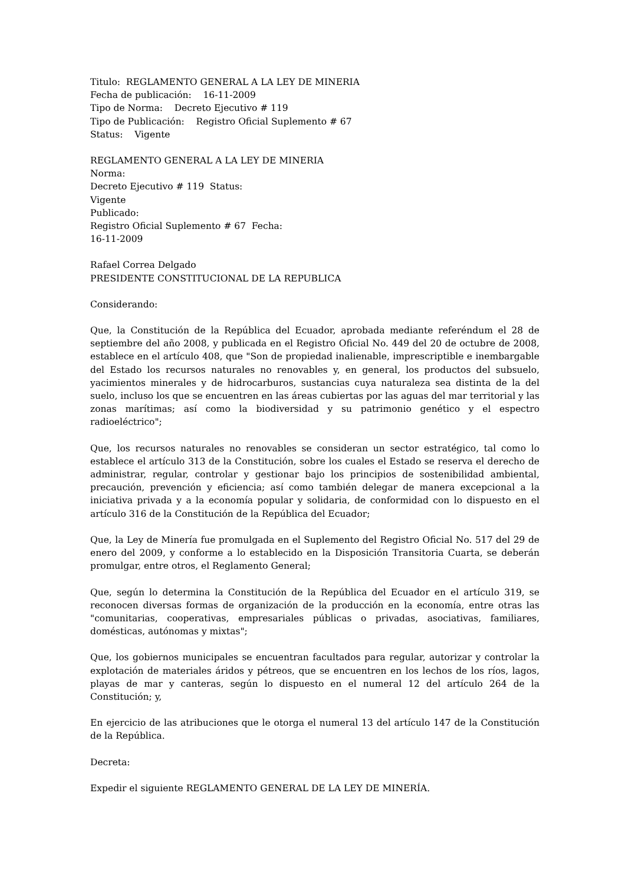Titulo: REGLAMENTO GENERAL A LA LEY DE MINERIA
Fecha de publicación: 16-11-2009
Tipo de Norma: Decreto Ejecutivo # 119
Tipo de Publicación: Registro Oficial Suplemento # 67
Status: Vigente
REGLAMENTO GENERAL A LA LEY DE MINERIA
Norma:
Decreto Ejecutivo # 119 Status:
Vigente
Publicado:
Registro Oficial Suplemento # 67 Fecha:
16-11-2009
Rafael Correa Delgado
PRESIDENTE CONSTITUCIONAL DE LA REPUBLICA
Considerando:
Que, la Constitución de la República del Ecuador, aprobada mediante referéndum el 28 de septiembre del año 2008, y publicada en el Registro Oficial No. 449 del 20 de octubre de 2008, establece en el artículo 408, que "Son de propiedad inalienable, imprescriptible e inembargable del Estado los recursos naturales no renovables y, en general, los productos del subsuelo, yacimientos minerales y de hidrocarburos, sustancias cuya naturaleza sea distinta de la del suelo, incluso los que se encuentren en las áreas cubiertas por las aguas del mar territorial y las zonas marítimas; así como la biodiversidad y su patrimonio genético y el espectro radioeléctrico";
Que, los recursos naturales no renovables se consideran un sector estratégico, tal como lo establece el artículo 313 de la Constitución, sobre los cuales el Estado se reserva el derecho de administrar, regular, controlar y gestionar bajo los principios de sostenibilidad ambiental, precaución, prevención y eficiencia; así como también delegar de manera excepcional a la iniciativa privada y a la economía popular y solidaria, de conformidad con lo dispuesto en el artículo 316 de la Constitución de la República del Ecuador;
Que, la Ley de Minería fue promulgada en el Suplemento del Registro Oficial No. 517 del 29 de enero del 2009, y conforme a lo establecido en la Disposición Transitoria Cuarta, se deberán promulgar, entre otros, el Reglamento General;
Que, según lo determina la Constitución de la República del Ecuador en el artículo 319, se reconocen diversas formas de organización de la producción en la economía, entre otras las "comunitarias, cooperativas, empresariales públicas o privadas, asociativas, familiares, domésticas, autónomas y mixtas";
Que, los gobiernos municipales se encuentran facultados para regular, autorizar y controlar la explotación de materiales áridos y pétreos, que se encuentren en los lechos de los ríos, lagos, playas de mar y canteras, según lo dispuesto en el numeral 12 del artículo 264 de la Constitución; y,
En ejercicio de las atribuciones que le otorga el numeral 13 del artículo 147 de la Constitución de la República.
Decreta:
Expedir el siguiente REGLAMENTO GENERAL DE LA LEY DE MINERÍA.